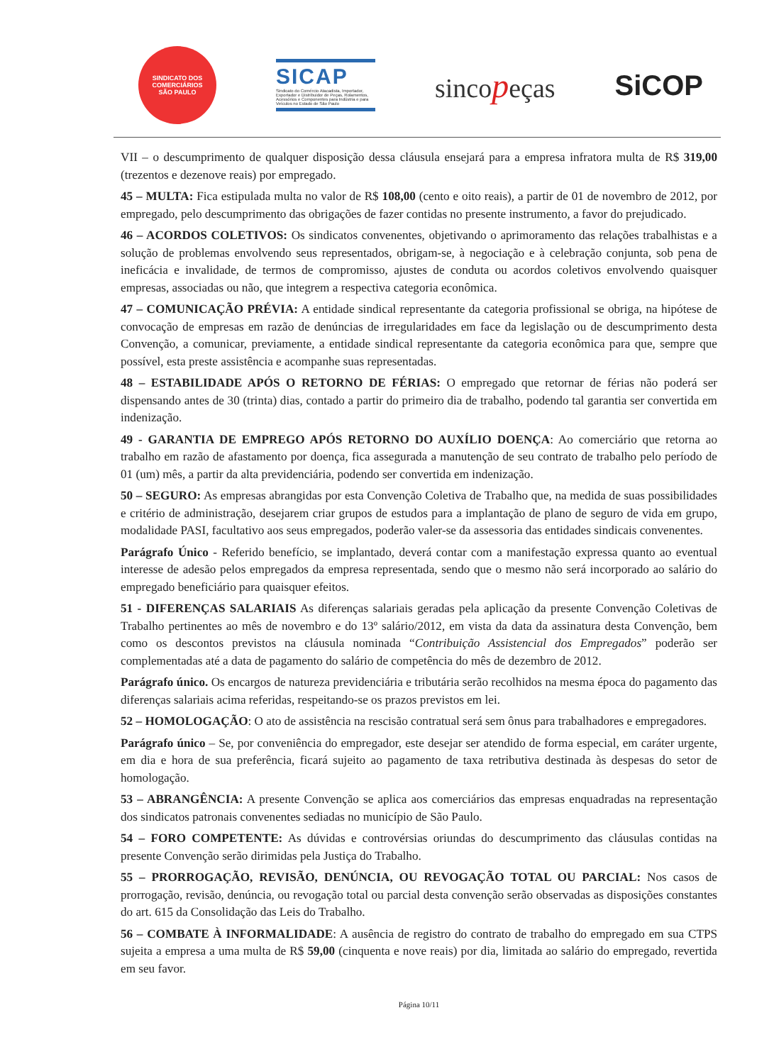SINDICATO DOS COMERCIÁRIOS
SÃO PAULO
SICAP
Sindicato do Comércio Atacadista, Importador, Exportador e Distribuidor de Peças, Rolamentos, Acessórios e Componentes para Indústria e para Veículos no Estado de São Paulo
sincopeças SiCOP
VII – o descumprimento de qualquer disposição dessa cláusula ensejará para a empresa infratora multa de R$ 319,00 (trezentos e dezenove reais) por empregado.
45 – MULTA: Fica estipulada multa no valor de R$ 108,00 (cento e oito reais), a partir de 01 de novembro de 2012, por empregado, pelo descumprimento das obrigações de fazer contidas no presente instrumento, a favor do prejudicado.
46 – ACORDOS COLETIVOS: Os sindicatos convenentes, objetivando o aprimoramento das relações trabalhistas e a solução de problemas envolvendo seus representados, obrigam-se, à negociação e à celebração conjunta, sob pena de ineficácia e invalidade, de termos de compromisso, ajustes de conduta ou acordos coletivos envolvendo quaisquer empresas, associadas ou não, que integrem a respectiva categoria econômica.
47 – COMUNICAÇÃO PRÉVIA: A entidade sindical representante da categoria profissional se obriga, na hipótese de convocação de empresas em razão de denúncias de irregularidades em face da legislação ou de descumprimento desta Convenção, a comunicar, previamente, a entidade sindical representante da categoria econômica para que, sempre que possível, esta preste assistência e acompanhe suas representadas.
48 – ESTABILIDADE APÓS O RETORNO DE FÉRIAS: O empregado que retornar de férias não poderá ser dispensando antes de 30 (trinta) dias, contado a partir do primeiro dia de trabalho, podendo tal garantia ser convertida em indenização.
49 - GARANTIA DE EMPREGO APÓS RETORNO DO AUXÍLIO DOENÇA: Ao comerciário que retorna ao trabalho em razão de afastamento por doença, fica assegurada a manutenção de seu contrato de trabalho pelo período de 01 (um) mês, a partir da alta previdenciária, podendo ser convertida em indenização.
50 – SEGURO: As empresas abrangidas por esta Convenção Coletiva de Trabalho que, na medida de suas possibilidades e critério de administração, desejarem criar grupos de estudos para a implantação de plano de seguro de vida em grupo, modalidade PASI, facultativo aos seus empregados, poderão valer-se da assessoria das entidades sindicais convenentes.
Parágrafo Único - Referido benefício, se implantado, deverá contar com a manifestação expressa quanto ao eventual interesse de adesão pelos empregados da empresa representada, sendo que o mesmo não será incorporado ao salário do empregado beneficiário para quaisquer efeitos.
51 - DIFERENÇAS SALARIAIS As diferenças salariais geradas pela aplicação da presente Convenção Coletivas de Trabalho pertinentes ao mês de novembro e do 13º salário/2012, em vista da data da assinatura desta Convenção, bem como os descontos previstos na cláusula nominada “Contribuição Assistencial dos Empregados” poderão ser complementadas até a data de pagamento do salário de competência do mês de dezembro de 2012.
Parágrafo único. Os encargos de natureza previdenciária e tributária serão recolhidos na mesma época do pagamento das diferenças salariais acima referidas, respeitando-se os prazos previstos em lei.
52 – HOMOLOGAÇÃO: O ato de assistência na rescisão contratual será sem ônus para trabalhadores e empregadores.
Parágrafo único – Se, por conveniência do empregador, este desejar ser atendido de forma especial, em caráter urgente, em dia e hora de sua preferência, ficará sujeito ao pagamento de taxa retributiva destinada às despesas do setor de homologação.
53 – ABRANGÊNCIA: A presente Convenção se aplica aos comerciários das empresas enquadradas na representação dos sindicatos patronais convenentes sediadas no município de São Paulo.
54 – FORO COMPETENTE: As dúvidas e controvérsias oriundas do descumprimento das cláusulas contidas na presente Convenção serão dirimidas pela Justiça do Trabalho.
55 – PRORROGAÇÃO, REVISÃO, DENÚNCIA, OU REVOGAÇÃO TOTAL OU PARCIAL: Nos casos de prorrogação, revisão, denúncia, ou revogação total ou parcial desta convenção serão observadas as disposições constantes do art. 615 da Consolidação das Leis do Trabalho.
56 – COMBATE À INFORMALIDADE: A ausência de registro do contrato de trabalho do empregado em sua CTPS sujeita a empresa a uma multa de R$ 59,00 (cinquenta e nove reais) por dia, limitada ao salário do empregado, revertida em seu favor.
Página 10/11